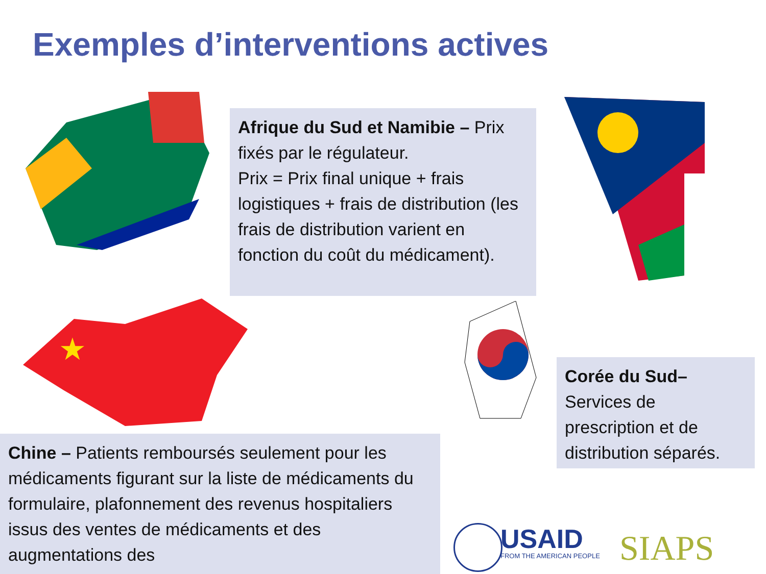Exemples d’interventions actives
Afrique du Sud et Namibie – Prix fixés par le régulateur.
Prix = Prix final unique + frais logistiques + frais de distribution (les frais de distribution varient en fonction du coût du médicament).
★
Corée du Sud– Services de prescription et de distribution séparés.
Chine – Patients remboursés seulement pour les médicaments figurant sur la liste de médicaments du formulaire, plafonnement des revenus hospitaliers issus des ventes de médicaments et des augmentations des
USAID
FROM THE AMERICAN PEOPLE
SIAPS